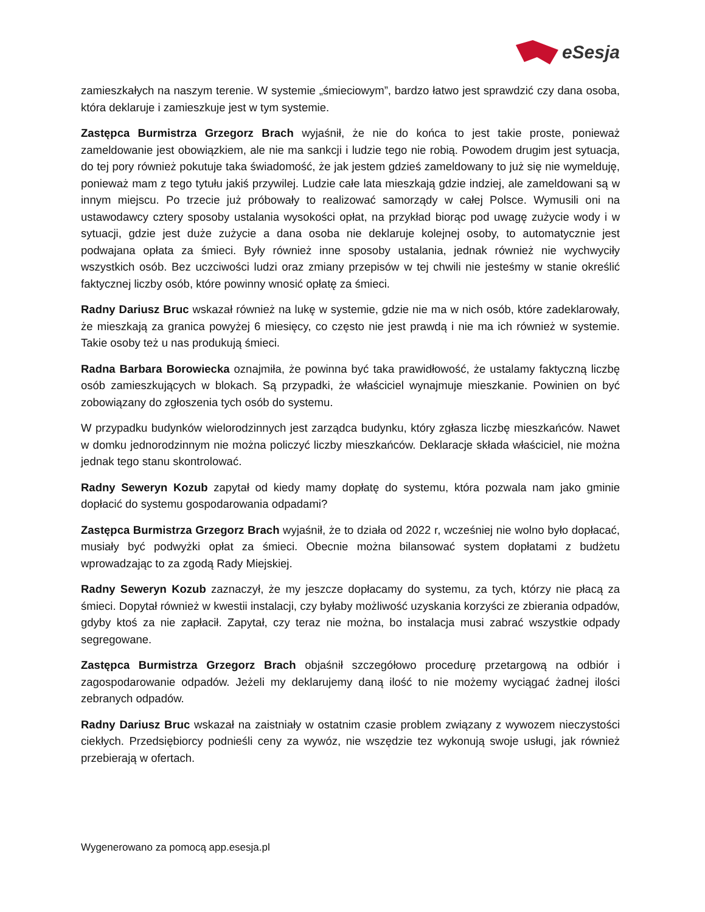eSesja
zamieszkałych na naszym terenie. W systemie „śmieciowym”, bardzo łatwo jest sprawdzić czy dana osoba, która deklaruje i zamieszkuje jest w tym systemie.
Zastępca Burmistrza Grzegorz Brach wyjaśnił, że nie do końca to jest takie proste, ponieważ zameldowanie jest obowiązkiem, ale nie ma sankcji i ludzie tego nie robią. Powodem drugim jest sytuacja, do tej pory również pokutuje taka świadomość, że jak jestem gdzieś zameldowany to już się nie wymelduję, ponieważ mam z tego tytułu jakiś przywilej. Ludzie całe lata mieszkają gdzie indziej, ale zameldowani są w innym miejscu. Po trzecie już próbowały to realizować samorządy w całej Polsce. Wymusili oni na ustawodawcy cztery sposoby ustalania wysokości opłat, na przykład biorąc pod uwagę zużycie wody i w sytuacji, gdzie jest duże zużycie a dana osoba nie deklaruje kolejnej osoby, to automatycznie jest podwajana opłata za śmieci. Były również inne sposoby ustalania, jednak również nie wychwyciły wszystkich osób. Bez uczciwości ludzi oraz zmiany przepisów w tej chwili nie jesteśmy w stanie określić faktycznej liczby osób, które powinny wnosić opłatę za śmieci.
Radny Dariusz Bruc wskazał również na lukę w systemie, gdzie nie ma w nich osób, które zadeklarowały, że mieszkają za granica powyżej 6 miesięcy, co często nie jest prawdą i nie ma ich również w systemie. Takie osoby też u nas produkują śmieci.
Radna Barbara Borowiecka oznajmiła, że powinna być taka prawidłowość, że ustalamy faktyczną liczbę osób zamieszkujących w blokach. Są przypadki, że właściciel wynajmuje mieszkanie. Powinien on być zobowiązany do zgłoszenia tych osób do systemu.
W przypadku budynków wielorodzinnych jest zarządca budynku, który zgłasza liczbę mieszkańców. Nawet w domku jednorodzinnym nie można policzyć liczby mieszkańców. Deklaracje składa właściciel, nie można jednak tego stanu skontrolować.
Radny Seweryn Kozub zapytał od kiedy mamy dopłatę do systemu, która pozwala nam jako gminie dopłacić do systemu gospodarowania odpadami?
Zastępca Burmistrza Grzegorz Brach wyjaśnił, że to działa od 2022 r, wcześniej nie wolno było dopłacać, musiały być podwyżki opłat za śmieci. Obecnie można bilansować system dopłatami z budżetu wprowadzając to za zgodą Rady Miejskiej.
Radny Seweryn Kozub zaznaczył, że my jeszcze dopłacamy do systemu, za tych, którzy nie płacą za śmieci. Dopytał również w kwestii instalacji, czy byłaby możliwość uzyskania korzyści ze zbierania odpadów, gdyby ktoś za nie zapłacił. Zapytał, czy teraz nie można, bo instalacja musi zabrać wszystkie odpady segregowane.
Zastępca Burmistrza Grzegorz Brach objaśnił szczegółowo procedurę przetargową na odbiór i zagospodarowanie odpadów. Jeżeli my deklarujemy daną ilość to nie możemy wyciągać żadnej ilości zebranych odpadów.
Radny Dariusz Bruc wskazał na zaistniały w ostatnim czasie problem związany z wywozem nieczystości ciekłych. Przedsiębiorcy podnieśli ceny za wywóz, nie wszędzie tez wykonują swoje usługi, jak również przebierają w ofertach.
Wygenerowano za pomocą app.esesja.pl